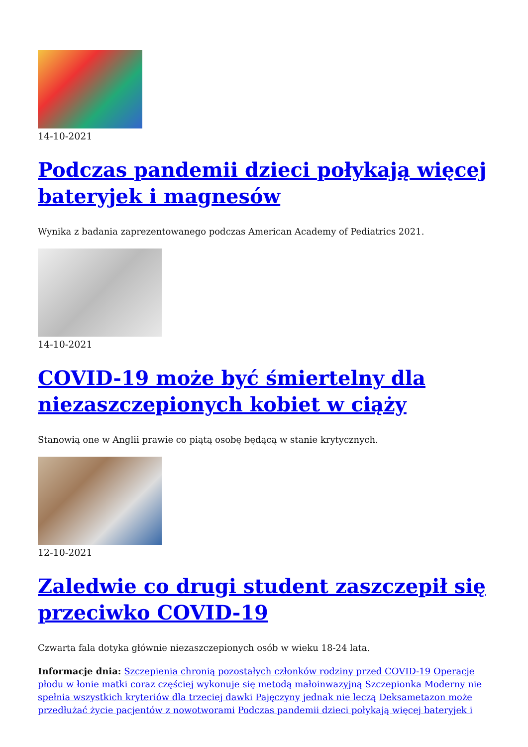14-10-2021
Podczas pandemii dzieci połykają więcej bateryjek i magnesów
Wynika z badania zaprezentowanego podczas American Academy of Pediatrics 2021.
14-10-2021
COVID-19 może być śmiertelny dla niezaszczepionych kobiet w ciąży
Stanowią one w Anglii prawie co piątą osobę będącą w stanie krytycznych.
12-10-2021
Zaledwie co drugi student zaszczepił się przeciwko COVID-19
Czwarta fala dotyka głównie niezaszczepionych osób w wieku 18-24 lata.
Informacje dnia: Szczepienia chronią pozostałych członków rodziny przed COVID-19 Operacje płodu w łonie matki coraz częściej wykonuje się metodą małoinwazyjną Szczepionka Moderny nie spełnia wszystkich kryteriów dla trzeciej dawki Pajęczyny jednak nie leczą Deksametazon może przedłużać życie pacjentów z nowotworami Podczas pandemii dzieci połykają więcej bateryjek i